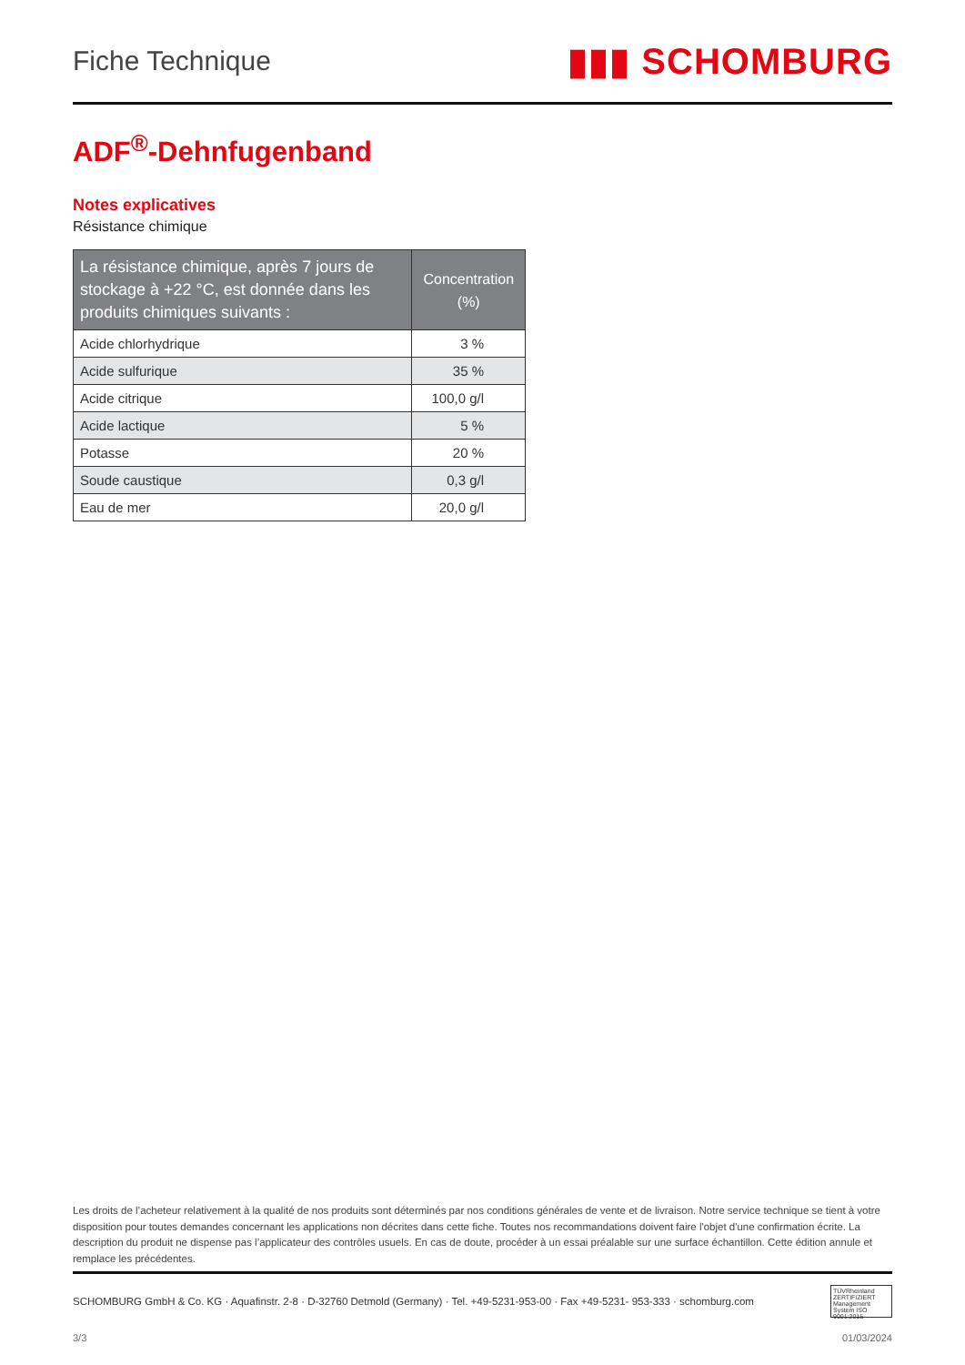Fiche Technique
▮▮▮ SCHOMBURG
ADF<sup>®</sup>-Dehnfugenband
Notes explicatives
Résistance chimique
| La résistance chimique, après 7 jours de stockage à +22 °C, est donnée dans les produits chimiques suivants : | Concentration (%) |
| --- | --- |
| Acide chlorhydrique | 3 % |
| Acide sulfurique | 35 % |
| Acide citrique | 100,0 g/l |
| Acide lactique | 5 % |
| Potasse | 20 % |
| Soude caustique | 0,3 g/l |
| Eau de mer | 20,0 g/l |
Les droits de l’acheteur relativement à la qualité de nos produits sont déterminés par nos conditions générales de vente et de livraison. Notre service technique se tient à votre disposition pour toutes demandes concernant les applications non décrites dans cette fiche. Toutes nos recommandations doivent faire l'objet d'une confirmation écrite. La description du produit ne dispense pas l’applicateur des contrôles usuels. En cas de doute, procéder à un essai préalable sur une surface échantillon. Cette édition annule et remplace les précédentes.
SCHOMBURG GmbH & Co. KG · Aquafinstr. 2-8 · D-32760 Detmold (Germany) · Tel. +49-5231-953-00 · Fax +49-5231- 953-333 · schomburg.com
TÜVRheinland ZERTIFIZIERT Management System ISO 9001:2015
3/3 01/03/2024